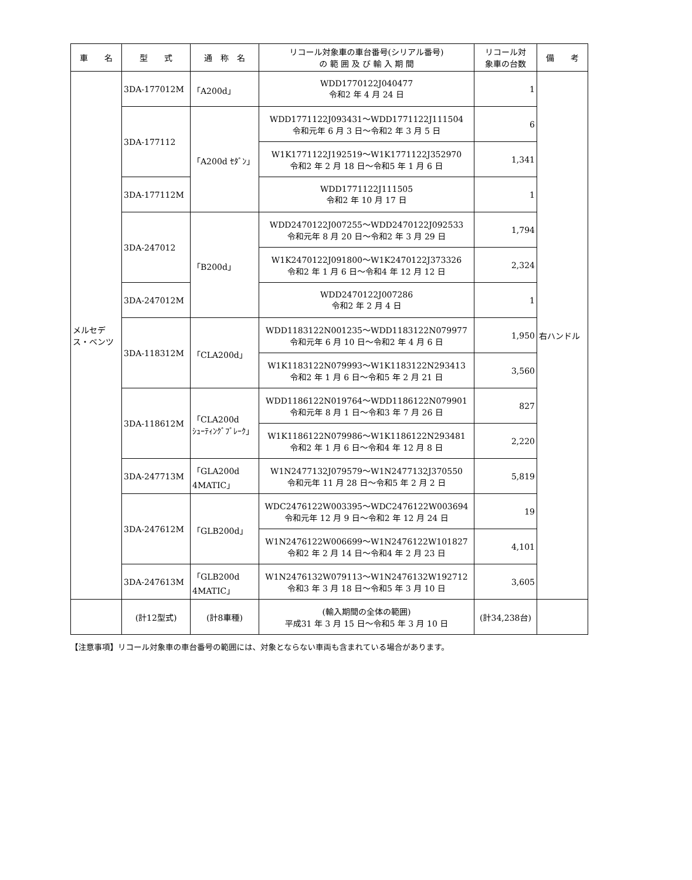| 車 名 | 型 式 | 通 称 名 | リコール対象車の車台番号(シリアル番号) の 範 囲 及 び 輸 入 期 間 | リコール対 象車の台数 | 備 考 |
| --- | --- | --- | --- | --- | --- |
| メルセデス・ベンツ | 3DA-177012M | 「A200d」 | WDD1770122J040477 令和2 年 4 月 24 日 | 1 | 右ハンドル |
| | 3DA-177112 | 「A200d ｾﾀﾞﾝ」 | WDD1771122J093431～WDD1771122J111504 令和元年 6 月 3 日～令和2 年 3 月 5 日 | 6 | |
| | | | W1K1771122J192519～W1K1771122J352970 令和2 年 2 月 18 日～令和5 年 1 月 6 日 | 1,341 | |
| | 3DA-177112M | | WDD1771122J111505 令和2 年 10 月 17 日 | 1 | |
| | 3DA-247012 | 「B200d」 | WDD2470122J007255～WDD2470122J092533 令和元年 8 月 20 日～令和2 年 3 月 29 日 | 1,794 | |
| | | | W1K2470122J091800～W1K2470122J373326 令和2 年 1 月 6 日～令和4 年 12 月 12 日 | 2,324 | |
| | 3DA-247012M | | WDD2470122J007286 令和2 年 2 月 4 日 | 1 | |
| | 3DA-118312M | 「CLA200d」 | WDD1183122N001235～WDD1183122N079977 令和元年 6 月 10 日～令和2 年 4 月 6 日 | 1,950 | |
| | | | W1K1183122N079993～W1K1183122N293413 令和2 年 1 月 6 日～令和5 年 2 月 21 日 | 3,560 | |
| | 3DA-118612M | 「CLA200d ｼｭｰﾃｨﾝｸﾞﾌﾞﾚｰｸ」 | WDD1186122N019764～WDD1186122N079901 令和元年 8 月 1 日～令和3 年 7 月 26 日 | 827 | |
| | | | W1K1186122N079986～W1K1186122N293481 令和2 年 1 月 6 日～令和4 年 12 月 8 日 | 2,220 | |
| | 3DA-247713M | 「GLA200d 4MATIC」 | W1N2477132J079579～W1N2477132J370550 令和元年 11 月 28 日～令和5 年 2 月 2 日 | 5,819 | |
| | 3DA-247612M | 「GLB200d」 | WDC2476122W003395～WDC2476122W003694 令和元年 12 月 9 日～令和2 年 12 月 24 日 | 19 | |
| | | | W1N2476122W006699～W1N2476122W101827 令和2 年 2 月 14 日～令和4 年 2 月 23 日 | 4,101 | |
| | 3DA-247613M | 「GLB200d 4MATIC」 | W1N2476132W079113～W1N2476132W192712 令和3 年 3 月 18 日～令和5 年 3 月 10 日 | 3,605 | |
| | (計12型式) | (計8車種) | (輸入期間の全体の範囲) 平成31 年 3 月 15 日～令和5 年 3 月 10 日 | (計34,238台) | |
【注意事項】リコール対象車の車台番号の範囲には、対象とならない車両も含まれている場合があります。